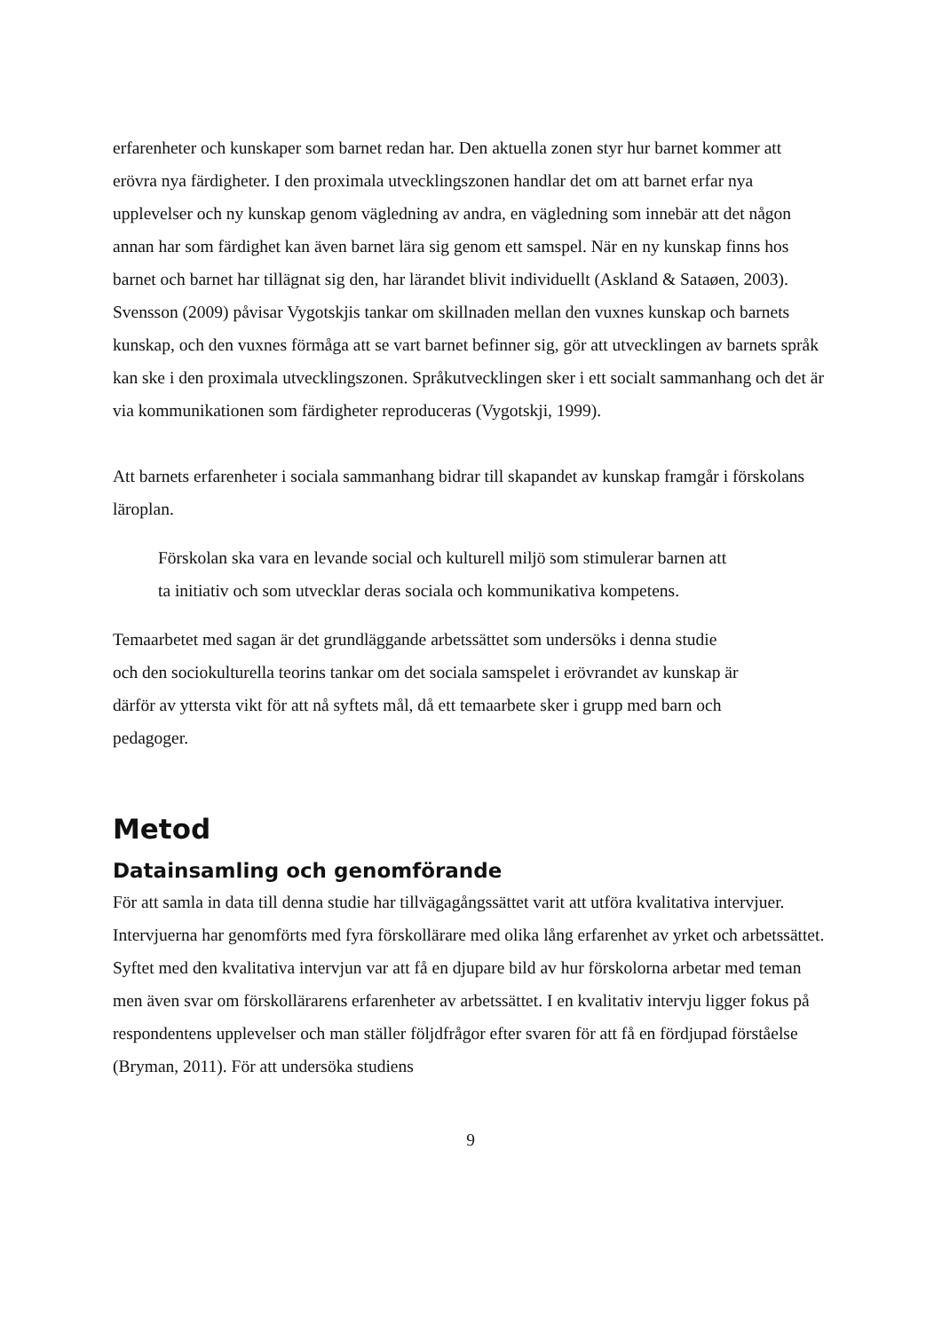erfarenheter och kunskaper som barnet redan har. Den aktuella zonen styr hur barnet kommer att erövra nya färdigheter. I den proximala utvecklingszonen handlar det om att barnet erfar nya upplevelser och ny kunskap genom vägledning av andra, en vägledning som innebär att det någon annan har som färdighet kan även barnet lära sig genom ett samspel. När en ny kunskap finns hos barnet och barnet har tillägnat sig den, har lärandet blivit individuellt (Askland & Sataøen, 2003). Svensson (2009) påvisar Vygotskjis tankar om skillnaden mellan den vuxnes kunskap och barnets kunskap, och den vuxnes förmåga att se vart barnet befinner sig, gör att utvecklingen av barnets språk kan ske i den proximala utvecklingszonen. Språkutvecklingen sker i ett socialt sammanhang och det är via kommunikationen som färdigheter reproduceras (Vygotskji, 1999).
Att barnets erfarenheter i sociala sammanhang bidrar till skapandet av kunskap framgår i förskolans läroplan.
Förskolan ska vara en levande social och kulturell miljö som stimulerar barnen att ta initiativ och som utvecklar deras sociala och kommunikativa kompetens.
Temaarbetet med sagan är det grundläggande arbetssättet som undersöks i denna studie och den sociokulturella teorins tankar om det sociala samspelet i erövrandet av kunskap är därför av yttersta vikt för att nå syftets mål, då ett temaarbete sker i grupp med barn och pedagoger.
Metod
Datainsamling och genomförande
För att samla in data till denna studie har tillvägagångssättet varit att utföra kvalitativa intervjuer. Intervjuerna har genomförts med fyra förskollärare med olika lång erfarenhet av yrket och arbetssättet. Syftet med den kvalitativa intervjun var att få en djupare bild av hur förskolorna arbetar med teman men även svar om förskollärarens erfarenheter av arbetssättet. I en kvalitativ intervju ligger fokus på respondentens upplevelser och man ställer följdfrågor efter svaren för att få en fördjupad förståelse (Bryman, 2011). För att undersöka studiens
9